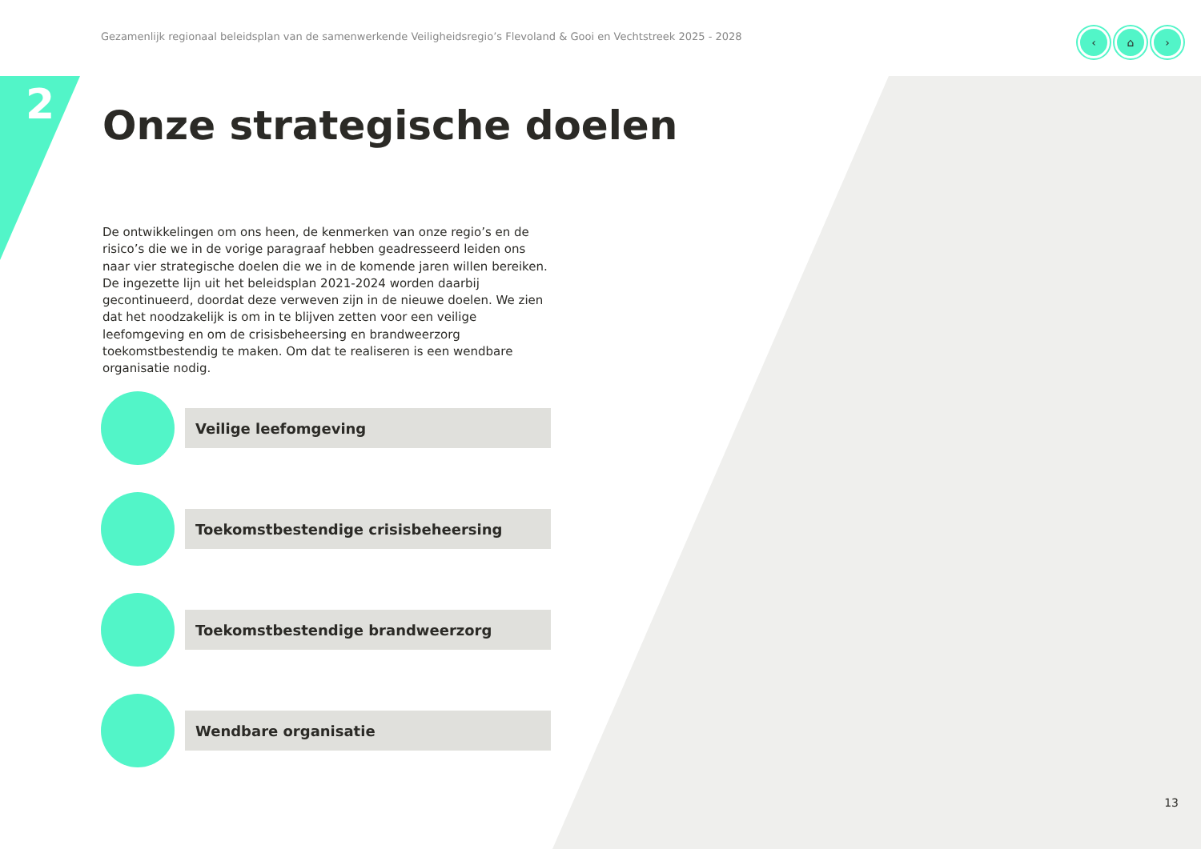Gezamenlijk regionaal beleidsplan van de samenwerkende Veiligheidsregio’s Flevoland & Gooi en Vechtstreek 2025 - 2028
‹ ⌂ ›
2 Onze strategische doelen
De ontwikkelingen om ons heen, de kenmerken van onze regio’s en de risico’s die we in de vorige paragraaf hebben geadresseerd leiden ons naar vier strategische doelen die we in de komende jaren willen bereiken. De ingezette lijn uit het beleidsplan 2021-2024 worden daarbij gecontinueerd, doordat deze verweven zijn in de nieuwe doelen. We zien dat het noodzakelijk is om in te blijven zetten voor een veilige leefomgeving en om de crisisbeheersing en brandweerzorg toekomstbestendig te maken. Om dat te realiseren is een wendbare organisatie nodig.
Veilige leefomgeving
Toekomstbestendige crisisbeheersing
Toekomstbestendige brandweerzorg
Wendbare organisatie
13